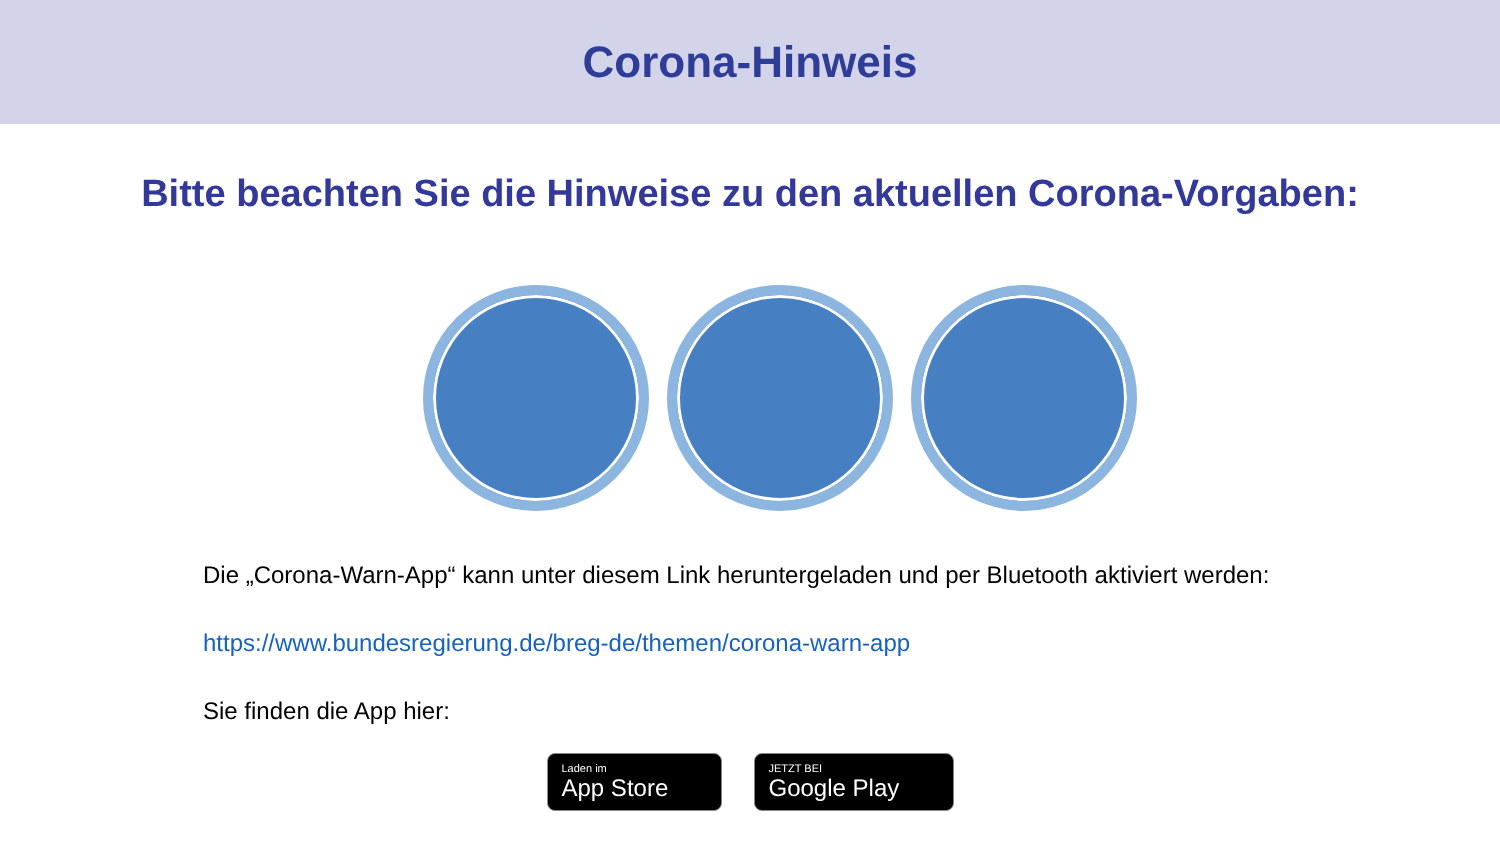Corona-Hinweis
Bitte beachten Sie die Hinweise zu den aktuellen Corona-Vorgaben:
Die „Corona-Warn-App“ kann unter diesem Link heruntergeladen und per Bluetooth aktiviert werden:
https://www.bundesregierung.de/breg-de/themen/corona-warn-app
Sie finden die App hier:
Laden im
App Store
JETZT BEI
Google Play